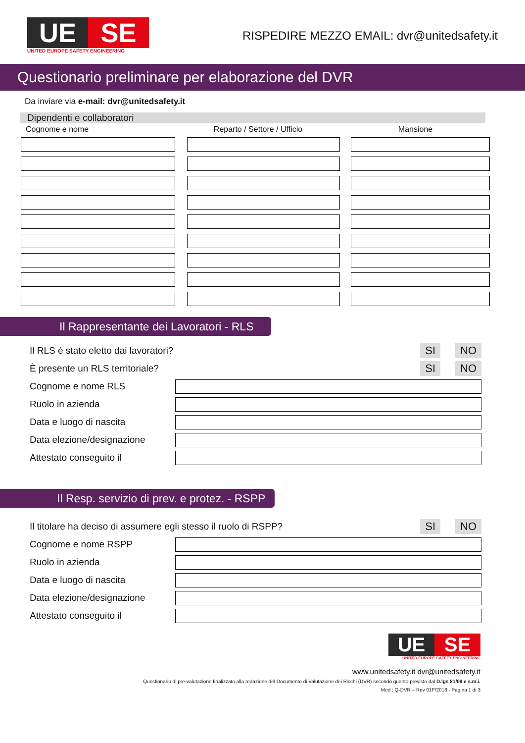UE SE
UNITED EUROPE SAFETY ENGINEERING
RISPEDIRE MEZZO EMAIL: dvr@unitedsafety.it
Questionario preliminare per elaborazione del DVR
Da inviare via e-mail: dvr@unitedsafety.it
Dipendenti e collaboratori
| Cognome e nome | Reparto / Settore / Ufficio | Mansione |
| --- | --- | --- |
Il Rappresentante dei Lavoratori - RLS
Il RLS è stato eletto dai lavoratori? SI NO
È presente un RLS territoriale? SI NO
Cognome e nome RLS
Ruolo in azienda
Data e luogo di nascita
Data elezione/designazione
Attestato conseguito il
Il Resp. servizio di prev. e protez. - RSPP
Il titolare ha deciso di assumere egli stesso il ruolo di RSPP? SI NO
Cognome e nome RSPP
Ruolo in azienda
Data e luogo di nascita
Data elezione/designazione
Attestato conseguito il
UE SE
UNITED EUROPE SAFETY ENGINEERING
www.unitedsafety.it dvr@unitedsafety.it
Questionario di pre-valutazione finalizzato alla redazione del Documento di Valutazione dei Rischi (DVR) secondo quanto previsto dal D.lgs 81/08 e s.m.i.
Mod : Q-DVR – Rev 01F/2018 - Pagina 1 di 3